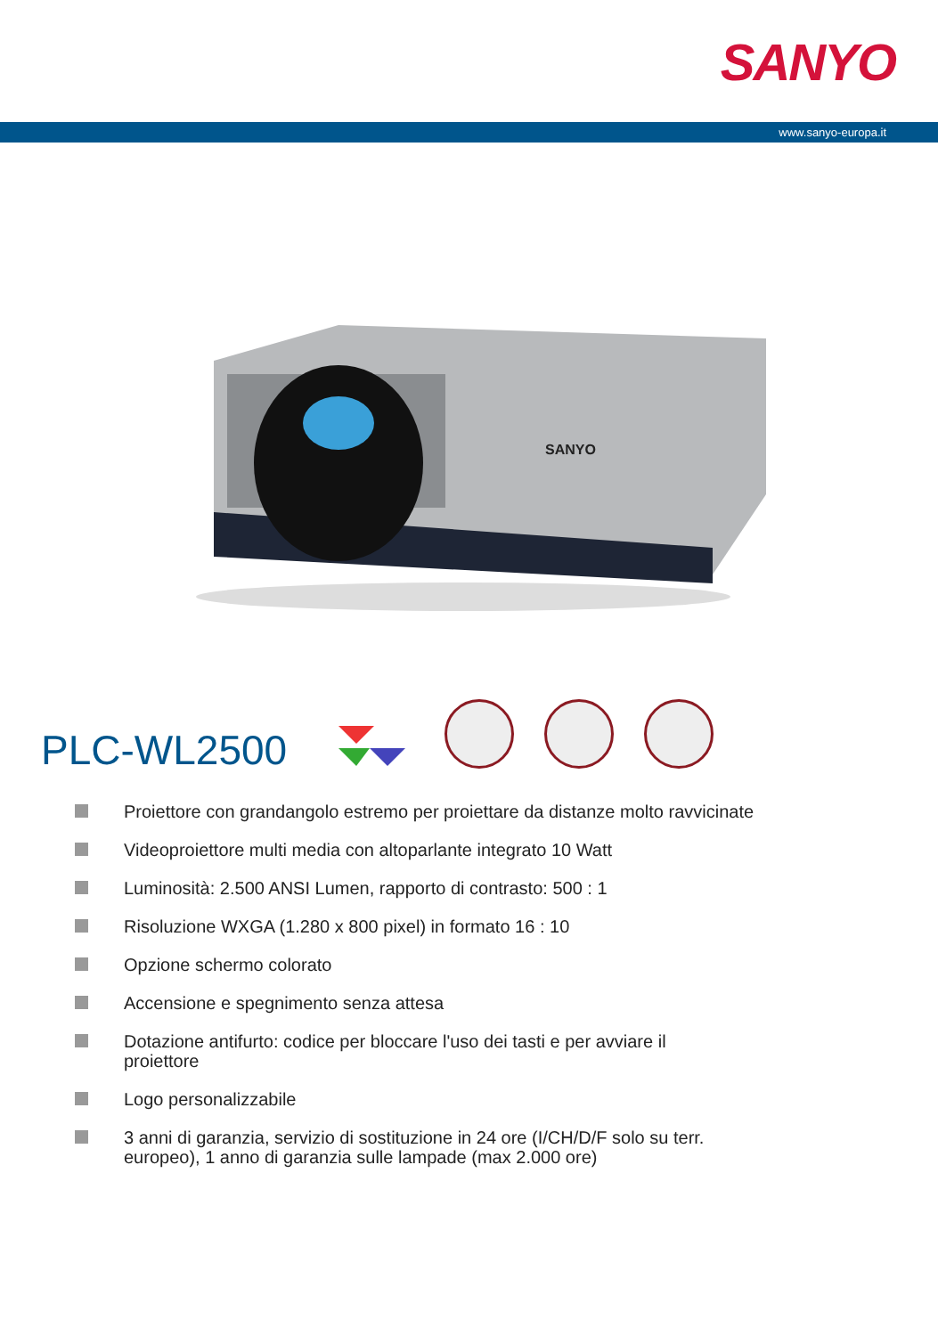SANYO
www.sanyo-europa.it
SANYO
PLC-WL2500
Proiettore con grandangolo estremo per proiettare da distanze molto ravvicinate
Videoproiettore multi media con altoparlante integrato 10 Watt
Luminosità: 2.500 ANSI Lumen, rapporto di contrasto: 500 : 1
Risoluzione WXGA (1.280 x 800 pixel) in formato 16 : 10
Opzione schermo colorato
Accensione e spegnimento senza attesa
Dotazione antifurto: codice per bloccare l'uso dei tasti e per avviare il
proiettore
Logo personalizzabile
3 anni di garanzia, servizio di sostituzione in 24 ore (I/CH/D/F solo su terr.
europeo), 1 anno di garanzia sulle lampade (max 2.000 ore)